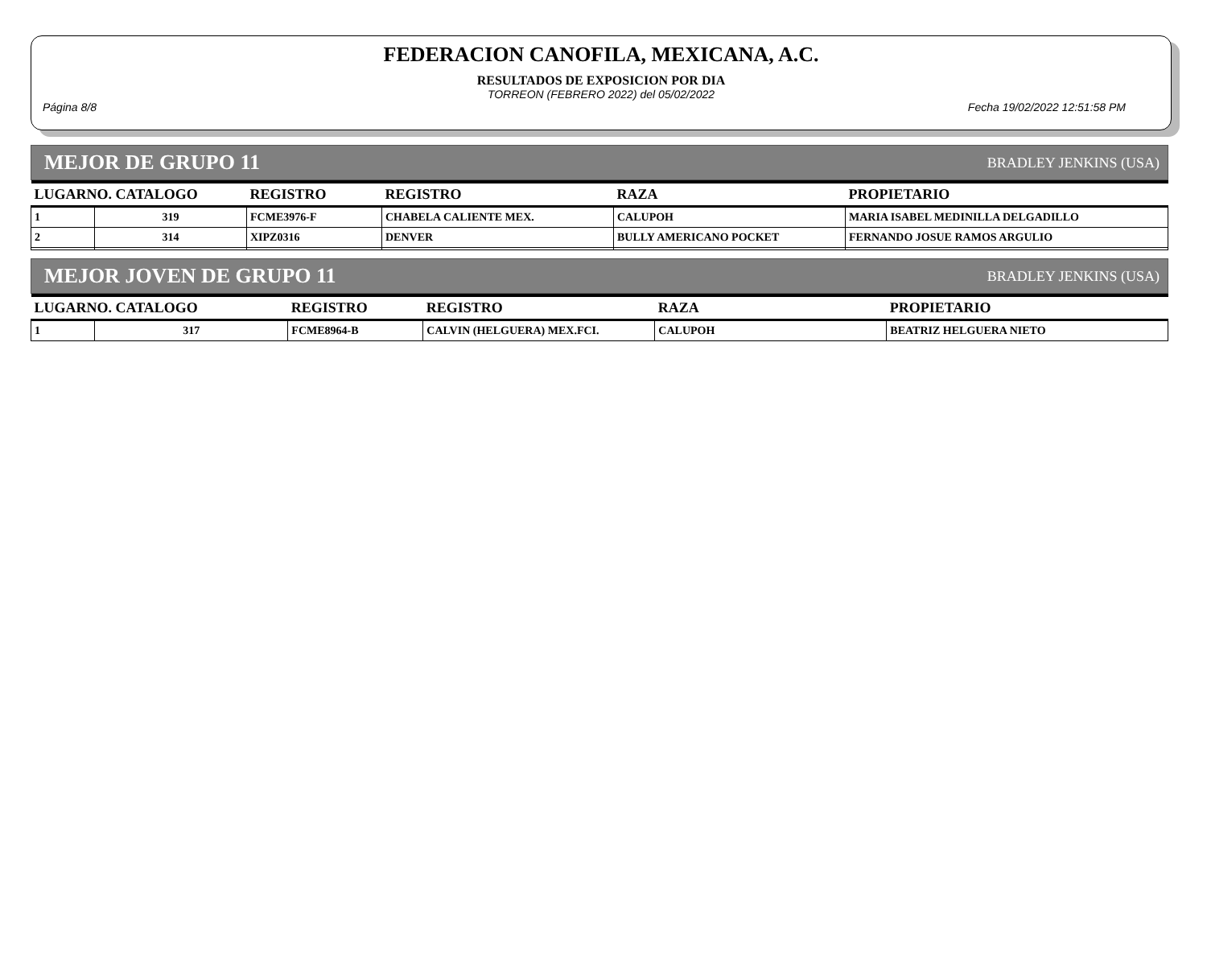FEDERACION CANOFILA, MEXICANA, A.C.
RESULTADOS DE EXPOSICION POR DIA
TORREON (FEBRERO 2022) del 05/02/2022
Página 8/8 Fecha 19/02/2022 12:51:58 PM
MEJOR DE GRUPO 11 BRADLEY JENKINS (USA)
| LUGARNO. CATALOGO | | REGISTRO | REGISTRO | RAZA | PROPIETARIO |
| --- | --- | --- | --- | --- | --- |
| 1 | 319 | FCME3976-F | CHABELA CALIENTE MEX. | CALUPOH | MARIA ISABEL MEDINILLA DELGADILLO |
| 2 | 314 | XIPZ0316 | DENVER | BULLY AMERICANO POCKET | FERNANDO JOSUE RAMOS ARGULIO |
MEJOR JOVEN DE GRUPO 11 BRADLEY JENKINS (USA)
| LUGARNO. CATALOGO | | REGISTRO | REGISTRO | RAZA | PROPIETARIO |
| --- | --- | --- | --- | --- | --- |
| 1 | 317 | FCME8964-B | CALVIN (HELGUERA) MEX.FCI. | CALUPOH | BEATRIZ HELGUERA NIETO |